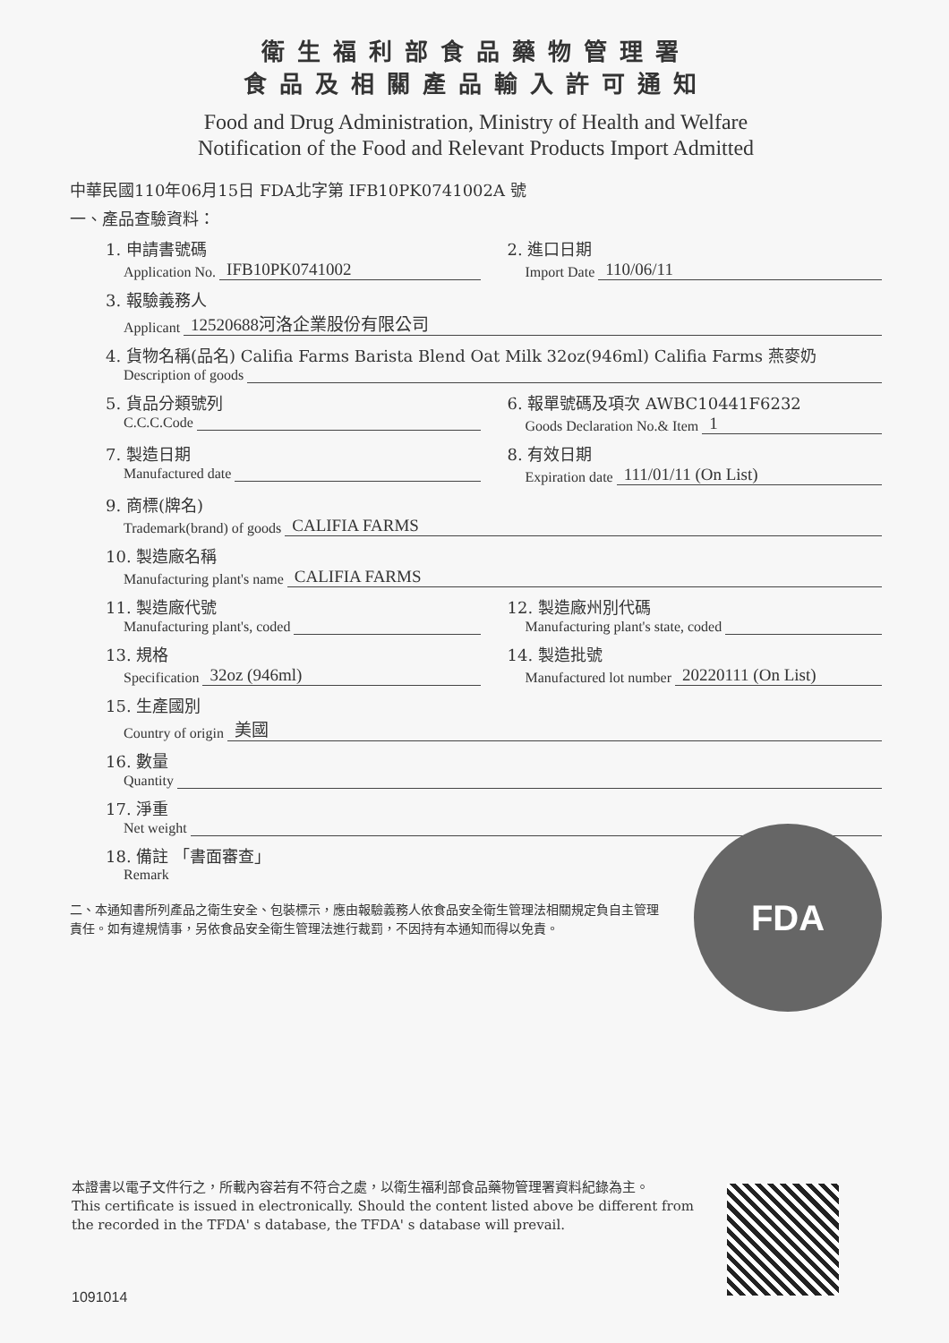衛生福利部食品藥物管理署
食品及相關產品輸入許可通知
Food and Drug Administration, Ministry of Health and Welfare
Notification of the Food and Relevant Products Import Admitted
中華民國110年06月15日 FDA北字第 IFB10PK0741002A 號
一、產品查驗資料：
1. 申請書號碼
Application No. IFB10PK0741002
2. 進口日期
Import Date 110/06/11
3. 報驗義務人
Applicant 12520688河洛企業股份有限公司
4. 貨物名稱(品名) Califia Farms Barista Blend Oat Milk 32oz(946ml) Califia Farms 燕麥奶
Description of goods
5. 貨品分類號列
C.C.C.Code
6. 報單號碼及項次 AWBC10441F6232
Goods Declaration No.& Item 1
7. 製造日期
Manufactured date
8. 有效日期
Expiration date 111/01/11 (On List)
9. 商標(牌名)
Trademark(brand) of goods CALIFIA FARMS
10. 製造廠名稱
Manufacturing plant's name CALIFIA FARMS
11. 製造廠代號
Manufacturing plant's, coded
12. 製造廠州別代碼
Manufacturing plant's state, coded
13. 規格
Specification 32oz (946ml)
14. 製造批號
Manufactured lot number 20220111 (On List)
15. 生產國別
Country of origin 美國
16. 數量
Quantity
17. 淨重
Net weight
18. 備註 「書面審查」
Remark
二、本通知書所列產品之衛生安全、包裝標示，應由報驗義務人依食品安全衛生管理法相關規定負自主管理責任。如有違規情事，另依食品安全衛生管理法進行裁罰，不因持有本通知而得以免責。
FDA
本證書以電子文件行之，所載內容若有不符合之處，以衛生福利部食品藥物管理署資料紀錄為主。
This certificate is issued in electronically. Should the content listed above be different from the recorded in the TFDA' s database, the TFDA' s database will prevail.
1091014